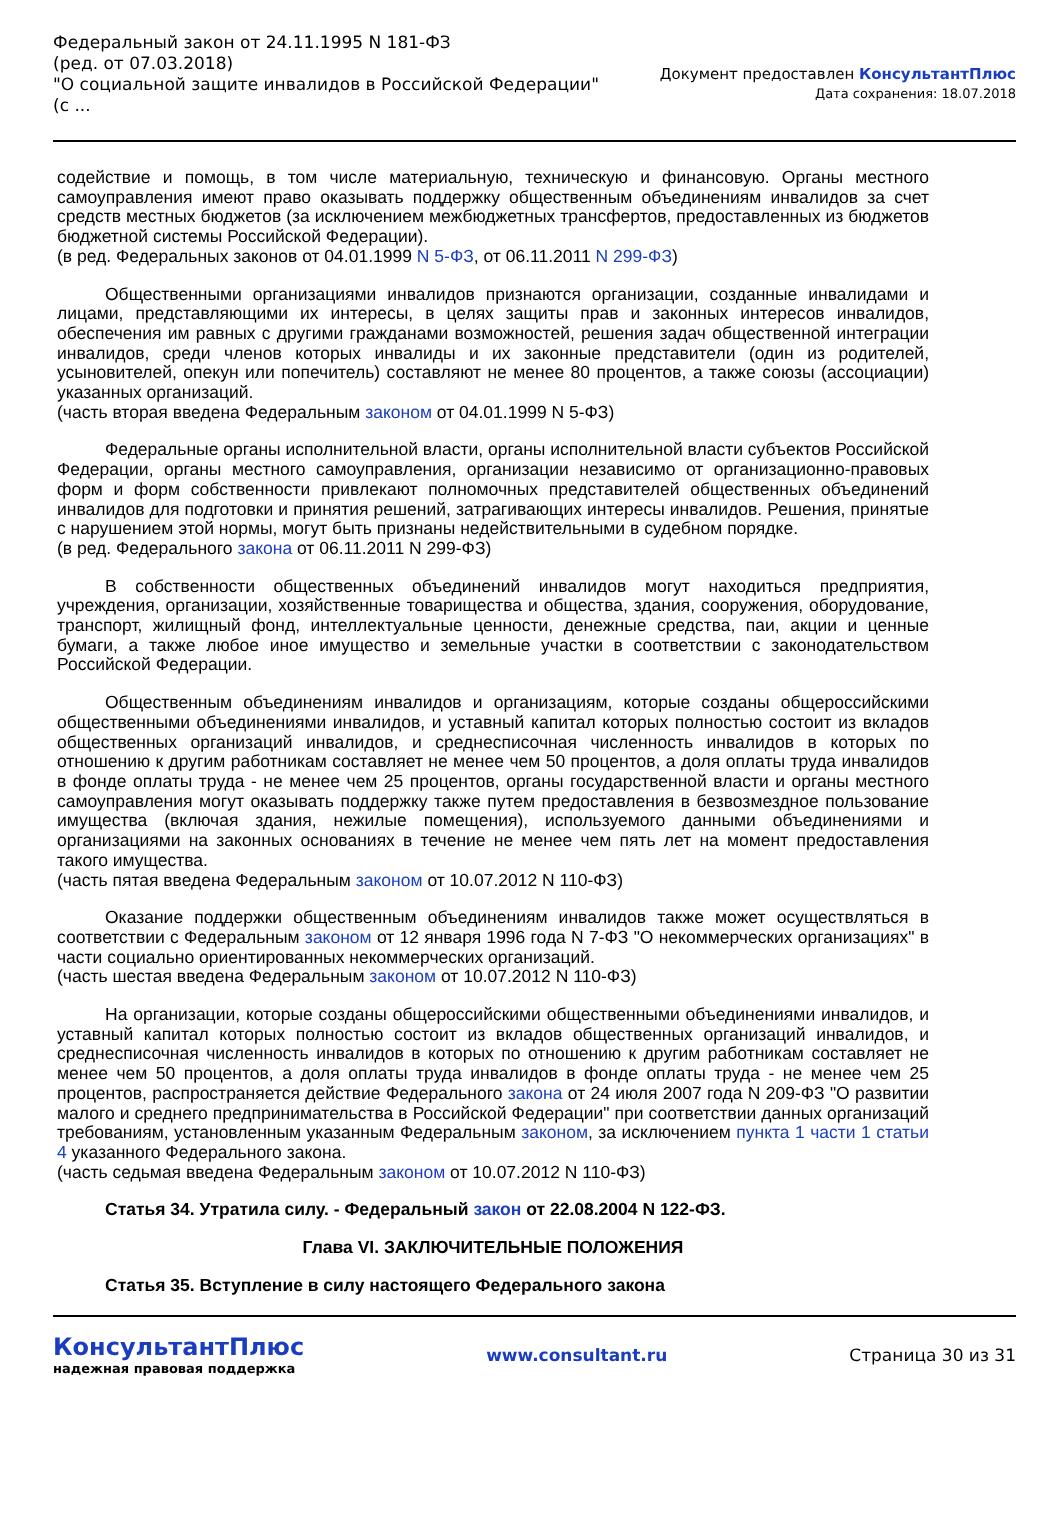Федеральный закон от 24.11.1995 N 181-ФЗ
(ред. от 07.03.2018)
"О социальной защите инвалидов в Российской Федерации"
(с ...
Документ предоставлен КонсультантПлюс
Дата сохранения: 18.07.2018
содействие и помощь, в том числе материальную, техническую и финансовую. Органы местного самоуправления имеют право оказывать поддержку общественным объединениям инвалидов за счет средств местных бюджетов (за исключением межбюджетных трансфертов, предоставленных из бюджетов бюджетной системы Российской Федерации).
(в ред. Федеральных законов от 04.01.1999 N 5-ФЗ, от 06.11.2011 N 299-ФЗ)
Общественными организациями инвалидов признаются организации, созданные инвалидами и лицами, представляющими их интересы, в целях защиты прав и законных интересов инвалидов, обеспечения им равных с другими гражданами возможностей, решения задач общественной интеграции инвалидов, среди членов которых инвалиды и их законные представители (один из родителей, усыновителей, опекун или попечитель) составляют не менее 80 процентов, а также союзы (ассоциации) указанных организаций.
(часть вторая введена Федеральным законом от 04.01.1999 N 5-ФЗ)
Федеральные органы исполнительной власти, органы исполнительной власти субъектов Российской Федерации, органы местного самоуправления, организации независимо от организационно-правовых форм и форм собственности привлекают полномочных представителей общественных объединений инвалидов для подготовки и принятия решений, затрагивающих интересы инвалидов. Решения, принятые с нарушением этой нормы, могут быть признаны недействительными в судебном порядке.
(в ред. Федерального закона от 06.11.2011 N 299-ФЗ)
В собственности общественных объединений инвалидов могут находиться предприятия, учреждения, организации, хозяйственные товарищества и общества, здания, сооружения, оборудование, транспорт, жилищный фонд, интеллектуальные ценности, денежные средства, паи, акции и ценные бумаги, а также любое иное имущество и земельные участки в соответствии с законодательством Российской Федерации.
Общественным объединениям инвалидов и организациям, которые созданы общероссийскими общественными объединениями инвалидов, и уставный капитал которых полностью состоит из вкладов общественных организаций инвалидов, и среднесписочная численность инвалидов в которых по отношению к другим работникам составляет не менее чем 50 процентов, а доля оплаты труда инвалидов в фонде оплаты труда - не менее чем 25 процентов, органы государственной власти и органы местного самоуправления могут оказывать поддержку также путем предоставления в безвозмездное пользование имущества (включая здания, нежилые помещения), используемого данными объединениями и организациями на законных основаниях в течение не менее чем пять лет на момент предоставления такого имущества.
(часть пятая введена Федеральным законом от 10.07.2012 N 110-ФЗ)
Оказание поддержки общественным объединениям инвалидов также может осуществляться в соответствии с Федеральным законом от 12 января 1996 года N 7-ФЗ "О некоммерческих организациях" в части социально ориентированных некоммерческих организаций.
(часть шестая введена Федеральным законом от 10.07.2012 N 110-ФЗ)
На организации, которые созданы общероссийскими общественными объединениями инвалидов, и уставный капитал которых полностью состоит из вкладов общественных организаций инвалидов, и среднесписочная численность инвалидов в которых по отношению к другим работникам составляет не менее чем 50 процентов, а доля оплаты труда инвалидов в фонде оплаты труда - не менее чем 25 процентов, распространяется действие Федерального закона от 24 июля 2007 года N 209-ФЗ "О развитии малого и среднего предпринимательства в Российской Федерации" при соответствии данных организаций требованиям, установленным указанным Федеральным законом, за исключением пункта 1 части 1 статьи 4 указанного Федерального закона.
(часть седьмая введена Федеральным законом от 10.07.2012 N 110-ФЗ)
Статья 34. Утратила силу. - Федеральный закон от 22.08.2004 N 122-ФЗ.
Глава VI. ЗАКЛЮЧИТЕЛЬНЫЕ ПОЛОЖЕНИЯ
Статья 35. Вступление в силу настоящего Федерального закона
КонсультантПлюс
надежная правовая поддержка
www.consultant.ru Страница 30 из 31